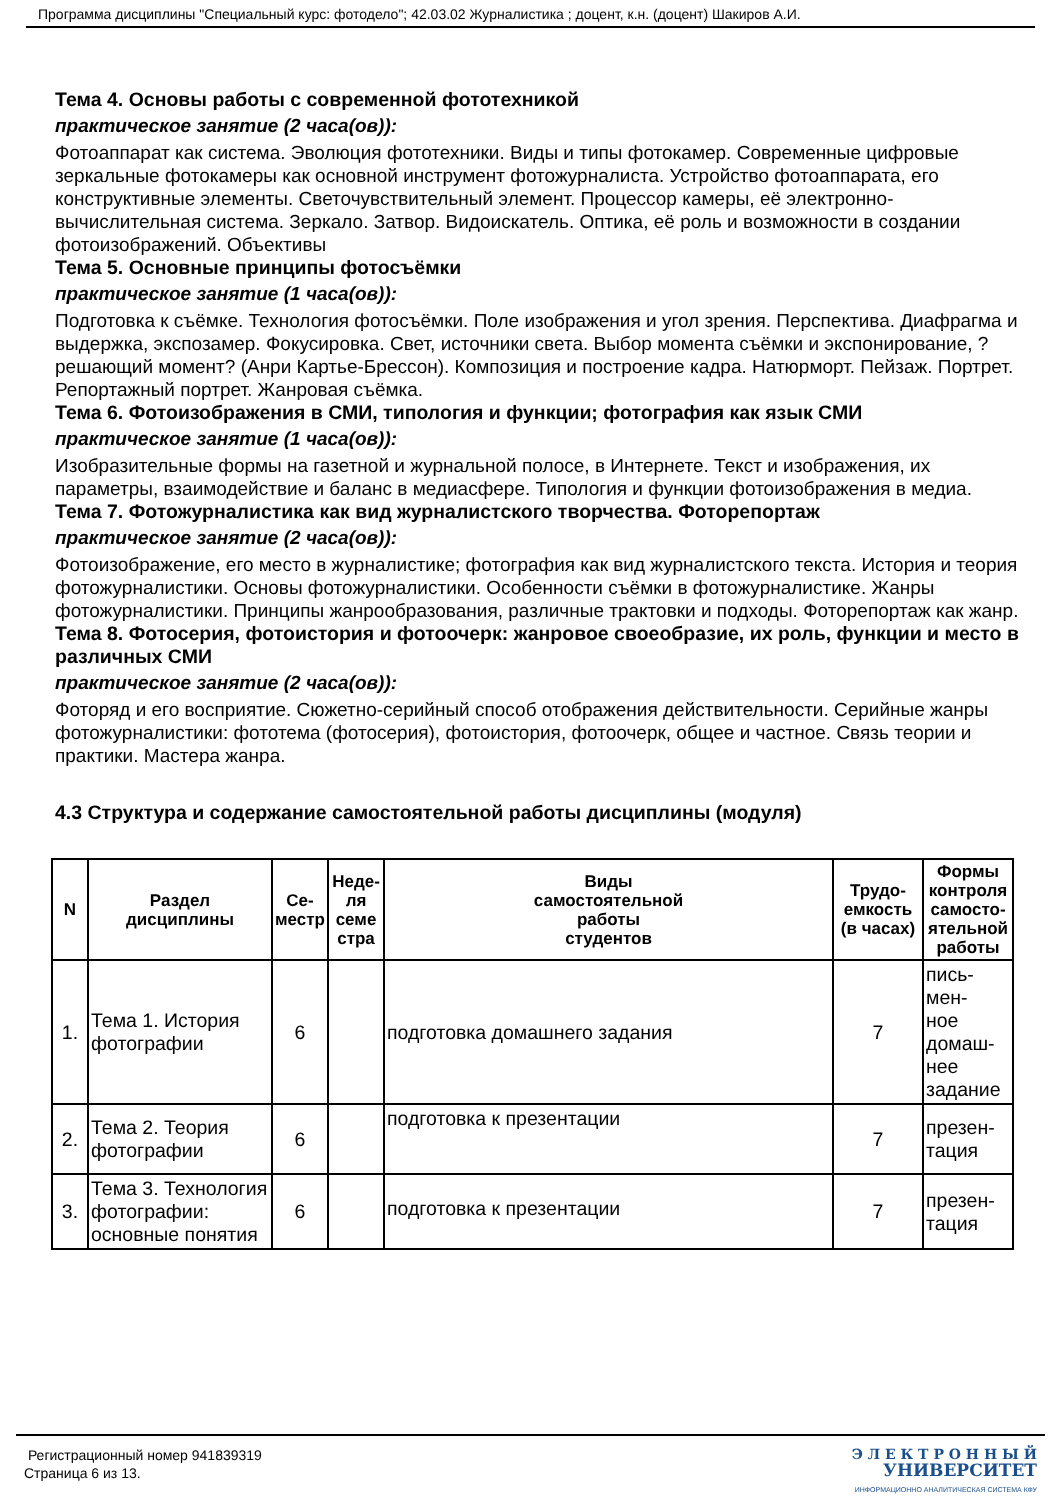Программа дисциплины "Специальный курс: фотодело"; 42.03.02 Журналистика ; доцент, к.н. (доцент) Шакиров А.И.
Тема 4. Основы работы с современной фототехникой
практическое занятие (2 часа(ов)):
Фотоаппарат как система. Эволюция фототехники. Виды и типы фотокамер. Современные цифровые зеркальные фотокамеры как основной инструмент фотожурналиста. Устройство фотоаппарата, его конструктивные элементы. Светочувствительный элемент. Процессор камеры, её электронно-вычислительная система. Зеркало. Затвор. Видоискатель. Оптика, её роль и возможности в создании фотоизображений. Объективы
Тема 5. Основные принципы фотосъёмки
практическое занятие (1 часа(ов)):
Подготовка к съёмке. Технология фотосъёмки. Поле изображения и угол зрения. Перспектива. Диафрагма и выдержка, экспозамер. Фокусировка. Свет, источники света. Выбор момента съёмки и экспонирование, ?решающий момент? (Анри Картье-Брессон). Композиция и построение кадра. Натюрморт. Пейзаж. Портрет. Репортажный портрет. Жанровая съёмка.
Тема 6. Фотоизображения в СМИ, типология и функции; фотография как язык СМИ
практическое занятие (1 часа(ов)):
Изобразительные формы на газетной и журнальной полосе, в Интернете. Текст и изображения, их параметры, взаимодействие и баланс в медиасфере. Типология и функции фотоизображения в медиа.
Тема 7. Фотожурналистика как вид журналистского творчества. Фоторепортаж
практическое занятие (2 часа(ов)):
Фотоизображение, его место в журналистике; фотография как вид журналистского текста. История и теория фотожурналистики. Основы фотожурналистики. Особенности съёмки в фотожурналистике. Жанры фотожурналистики. Принципы жанрообразования, различные трактовки и подходы. Фоторепортаж как жанр.
Тема 8. Фотосерия, фотоистория и фотоочерк: жанровое своеобразие, их роль, функции и место в различных СМИ
практическое занятие (2 часа(ов)):
Фоторяд и его восприятие. Сюжетно-серийный способ отображения действительности. Серийные жанры фотожурналистики: фототема (фотосерия), фотоистория, фотоочерк, общее и частное. Связь теории и практики. Мастера жанра.
4.3 Структура и содержание самостоятельной работы дисциплины (модуля)
| N | Раздел дисциплины | Се- местр | Неде- ля семе стра | Виды самостоятельной работы студентов | Трудо- емкость (в часах) | Формы контроля самосто- ятельной работы |
| --- | --- | --- | --- | --- | --- | --- |
| 1. | Тема 1. История фотографии | 6 | | подготовка домашнего задания | 7 | пись- мен- ное домаш- нее задание |
| 2. | Тема 2. Теория фотографии | 6 | | подготовка к презентации | 7 | презен- тация |
| 3. | Тема 3. Технология фотографии: основные понятия | 6 | | подготовка к презентации | 7 | презен- тация |
Регистрационный номер 941839319
Страница 6 из 13.
Э Л Е К Т Р О Н Н Ы Й
УНИВЕРСИТЕТ
ИНФОРМАЦИОННО АНАЛИТИЧЕСКАЯ СИСТЕМА КФУ